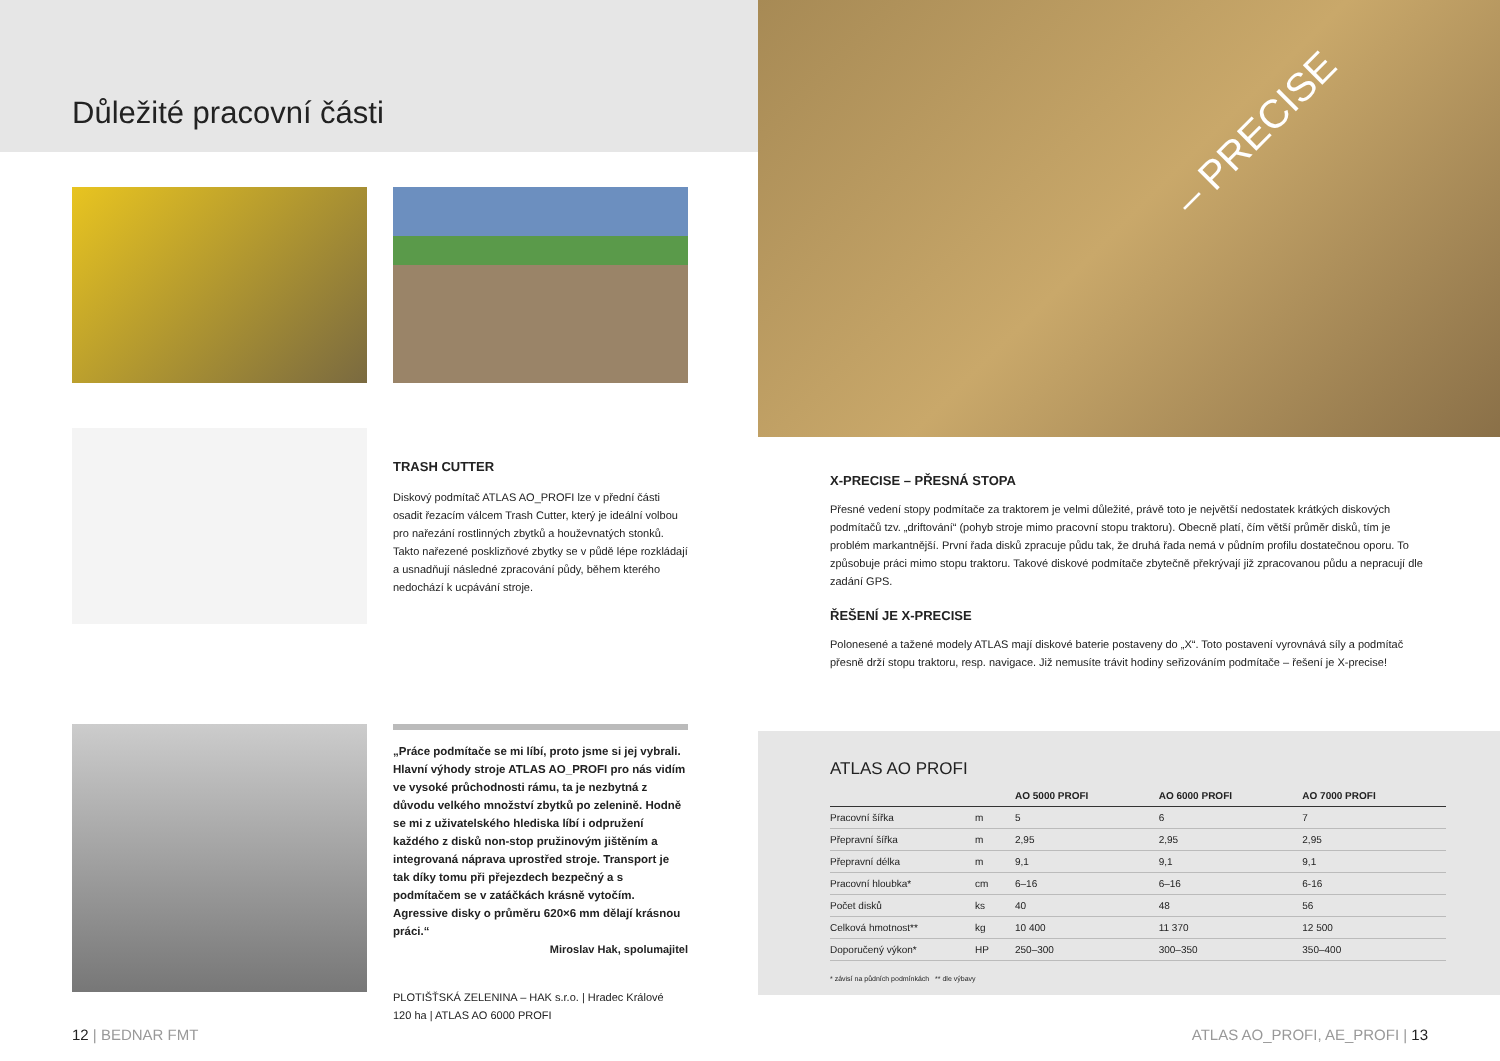Důležité pracovní části
TRASH CUTTER
Diskový podmítač ATLAS AO_PROFI lze v přední části osadit řezacím válcem Trash Cutter, který je ideální volbou pro nařezání rostlinných zbytků a houževnatých stonků. Takto nařezené posklizňové zbytky se v půdě lépe rozkládají a usnadňují následné zpracování půdy, během kterého nedochází k ucpávání stroje.
„Práce podmítače se mi líbí, proto jsme si jej vybrali. Hlavní výhody stroje ATLAS AO_PROFI pro nás vidím ve vysoké průchodnosti rámu, ta je nezbytná z důvodu velkého množství zbytků po zelenině. Hodně se mi z uživatelského hlediska líbí i odpružení každého z disků non-stop pružinovým jištěním a integrovaná náprava uprostřed stroje. Transport je tak díky tomu při přejezdech bezpečný a s podmítačem se v zatáčkách krásně vytočím. Agressive disky o průměru 620×6 mm dělají krásnou práci.“
Miroslav Hak, spolumajitel
PLOTIŠŤSKÁ ZELENINA – HAK s.r.o. | Hradec Králové
120 ha | ATLAS AO 6000 PROFI
12 | BEDNAR FMT
– PRECISE
X-PRECISE – PŘESNÁ STOPA
Přesné vedení stopy podmítače za traktorem je velmi důležité, právě toto je největší nedostatek krátkých diskových podmítačů tzv. „driftování“ (pohyb stroje mimo pracovní stopu traktoru). Obecně platí, čím větší průměr disků, tím je problém markantnější. První řada disků zpracuje půdu tak, že druhá řada nemá v půdním profilu dostatečnou oporu. To způsobuje práci mimo stopu traktoru. Takové diskové podmítače zbytečně překrývají již zpracovanou půdu a nepracují dle zadání GPS.
ŘEŠENÍ JE X-PRECISE
Polonesené a tažené modely ATLAS mají diskové baterie postaveny do „X“. Toto postavení vyrovnává síly a podmítač přesně drží stopu traktoru, resp. navigace. Již nemusíte trávit hodiny seřizováním podmítače – řešení je X-precise!
ATLAS AO PROFI
| | | AO 5000 PROFI | AO 6000 PROFI | AO 7000 PROFI |
| --- | --- | --- | --- | --- |
| Pracovní šířka | m | 5 | 6 | 7 |
| Přepravní šířka | m | 2,95 | 2,95 | 2,95 |
| Přepravní délka | m | 9,1 | 9,1 | 9,1 |
| Pracovní hloubka* | cm | 6–16 | 6–16 | 6-16 |
| Počet disků | ks | 40 | 48 | 56 |
| Celková hmotnost** | kg | 10 400 | 11 370 | 12 500 |
| Doporučený výkon* | HP | 250–300 | 300–350 | 350–400 |
* závisí na půdních podmínkách ** dle výbavy
ATLAS AO_PROFI, AE_PROFI | 13